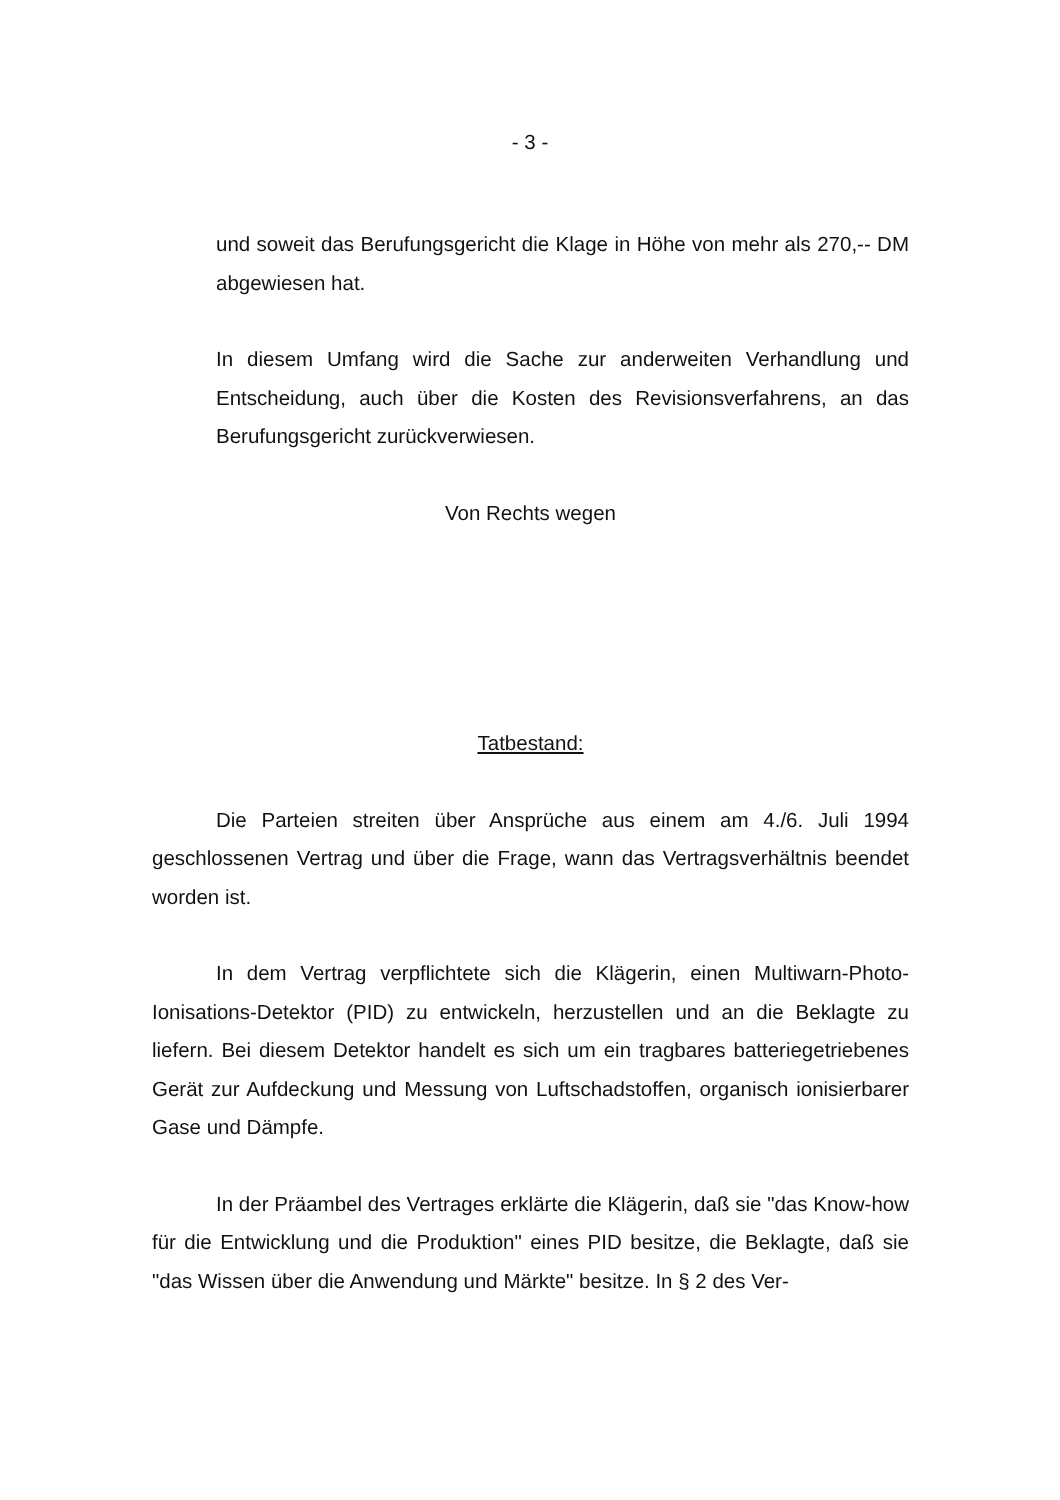- 3 -
und soweit das Berufungsgericht die Klage in Höhe von mehr als 270,-- DM abgewiesen hat.
In diesem Umfang wird die Sache zur anderweiten Verhandlung und Entscheidung, auch über die Kosten des Revisionsverfahrens, an das Berufungsgericht zurückverwiesen.
Von Rechts wegen
Tatbestand:
Die Parteien streiten über Ansprüche aus einem am 4./6. Juli 1994 geschlossenen Vertrag und über die Frage, wann das Vertragsverhältnis beendet worden ist.
In dem Vertrag verpflichtete sich die Klägerin, einen Multiwarn-Photo-Ionisations-Detektor (PID) zu entwickeln, herzustellen und an die Beklagte zu liefern. Bei diesem Detektor handelt es sich um ein tragbares batteriegetriebenes Gerät zur Aufdeckung und Messung von Luftschadstoffen, organisch ionisierbarer Gase und Dämpfe.
In der Präambel des Vertrages erklärte die Klägerin, daß sie "das Know-how für die Entwicklung und die Produktion" eines PID besitze, die Beklagte, daß sie "das Wissen über die Anwendung und Märkte" besitze. In § 2 des Ver-